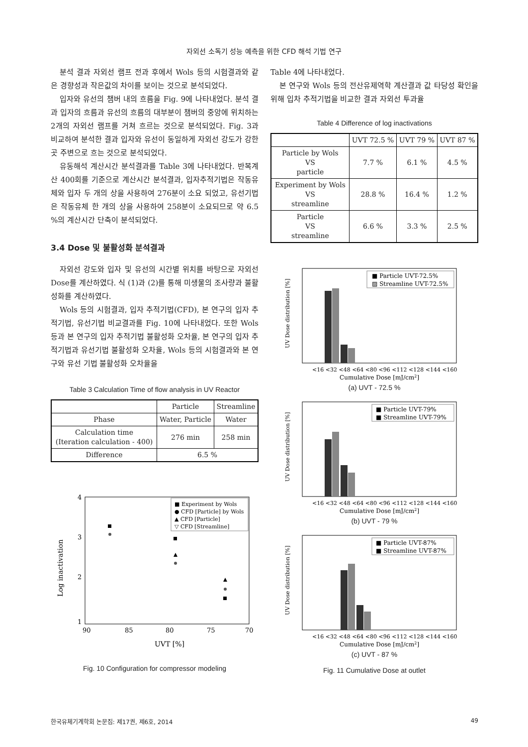자외선 소독기 성능 예측을 위한 CFD 해석 기법 연구
분석 결과 자외선 램프 전과 후에서 Wols 등의 시험결과와 같은 경향성과 작은값의 차이를 보이는 것으로 분석되었다.
입자와 유선의 챔버 내의 흐름을 Fig. 9에 나타내었다. 분석 결과 입자의 흐름과 유선의 흐름의 대부분이 챔버의 중앙에 위치하는 2개의 자외선 램프를 거쳐 흐르는 것으로 분석되었다. Fig. 3과 비교하여 분석한 결과 입자와 유선이 동일하게 자외선 강도가 강한 곳 주변으로 흐는 것으로 분석되었다.
유동해석 계산시간 분석결과를 Table 3에 나타내었다. 반복계산 400회를 기준으로 계산시간 분석결과, 입자추적기법은 작동유체와 입자 두 개의 상을 사용하여 276분이 소요 되었고, 유선기법은 작동유체 한 개의 상을 사용하여 258분이 소요되므로 약 6.5 %의 계산시간 단축이 분석되었다.
3.4 Dose 및 불활성화 분석결과
자외선 강도와 입자 및 유선의 시간별 위치를 바탕으로 자외선 Dose를 계산하였다. 식 (1)과 (2)를 통해 미생물의 조사량과 불활성화를 계산하였다.
Wols 등의 시험결과, 입자 추적기법(CFD), 본 연구의 입자 추적기법, 유선기법 비교결과를 Fig. 10에 나타내었다. 또한 Wols 등과 본 연구의 입자 추적기법 불활성화 오차율, 본 연구의 입자 추적기법과 유선기법 불활성화 오차율, Wols 등의 시험결과와 본 연구와 유선 기법 불활성화 오차율을
Table 3 Calculation Time of flow analysis in UV Reactor
| | Particle | Streamline |
| --- | --- | --- |
| Phase | Water, Particle | Water |
| Calculation time (Iteration calculation - 400) | 276 min | 258 min |
| Difference | 6.5 % | |
4
3
2
1
90
85
80
75
70
UVT [%]
Log inactivation
■ Experiment by Wols
● CFD [Particle] by Wols
▲ CFD [Particle]
▽ CFD [Streamline]
Fig. 10 Configuration for compressor modeling
Table 4에 나타내었다.
본 연구와 Wols 등의 전산유제역학 계산결과 값 타당성 확인을 위해 입차 추적기법을 비교한 결과 자외선 투과율
Table 4 Difference of log inactivations
| | UVT 72.5 % | UVT 79 % | UVT 87 % |
| --- | --- | --- | --- |
| Particle by Wols VS particle | 7.7 % | 6.1 % | 4.5 % |
| Experiment by Wols VS streamline | 28.8 % | 16.4 % | 1.2 % |
| Particle VS streamline | 6.6 % | 3.3 % | 2.5 % |
■ Particle UVT-72.5%
▨ Streamline UVT-72.5%
<16 <32 <48 <64 <80 <96 <112 <128 <144 <160
Cumulative Dose [mJ/cm2]
UV Dose distribution [%]
(a) UVT - 72.5 %
■ Particle UVT-79%
■ Streamline UVT-79%
<16 <32 <48 <64 <80 <96 <112 <128 <144 <160
Cumulative Dose [mJ/cm2]
UV Dose distribution [%]
(b) UVT - 79 %
■ Particle UVT-87%
■ Streamline UVT-87%
<16 <32 <48 <64 <80 <96 <112 <128 <144 <160
Cumulative Dose [mJ/cm2]
UV Dose distribution [%]
(c) UVT - 87 %
Fig. 11 Cumulative Dose at outlet
한국유체기계학회 논문집: 제17권, 제6호, 2014 49